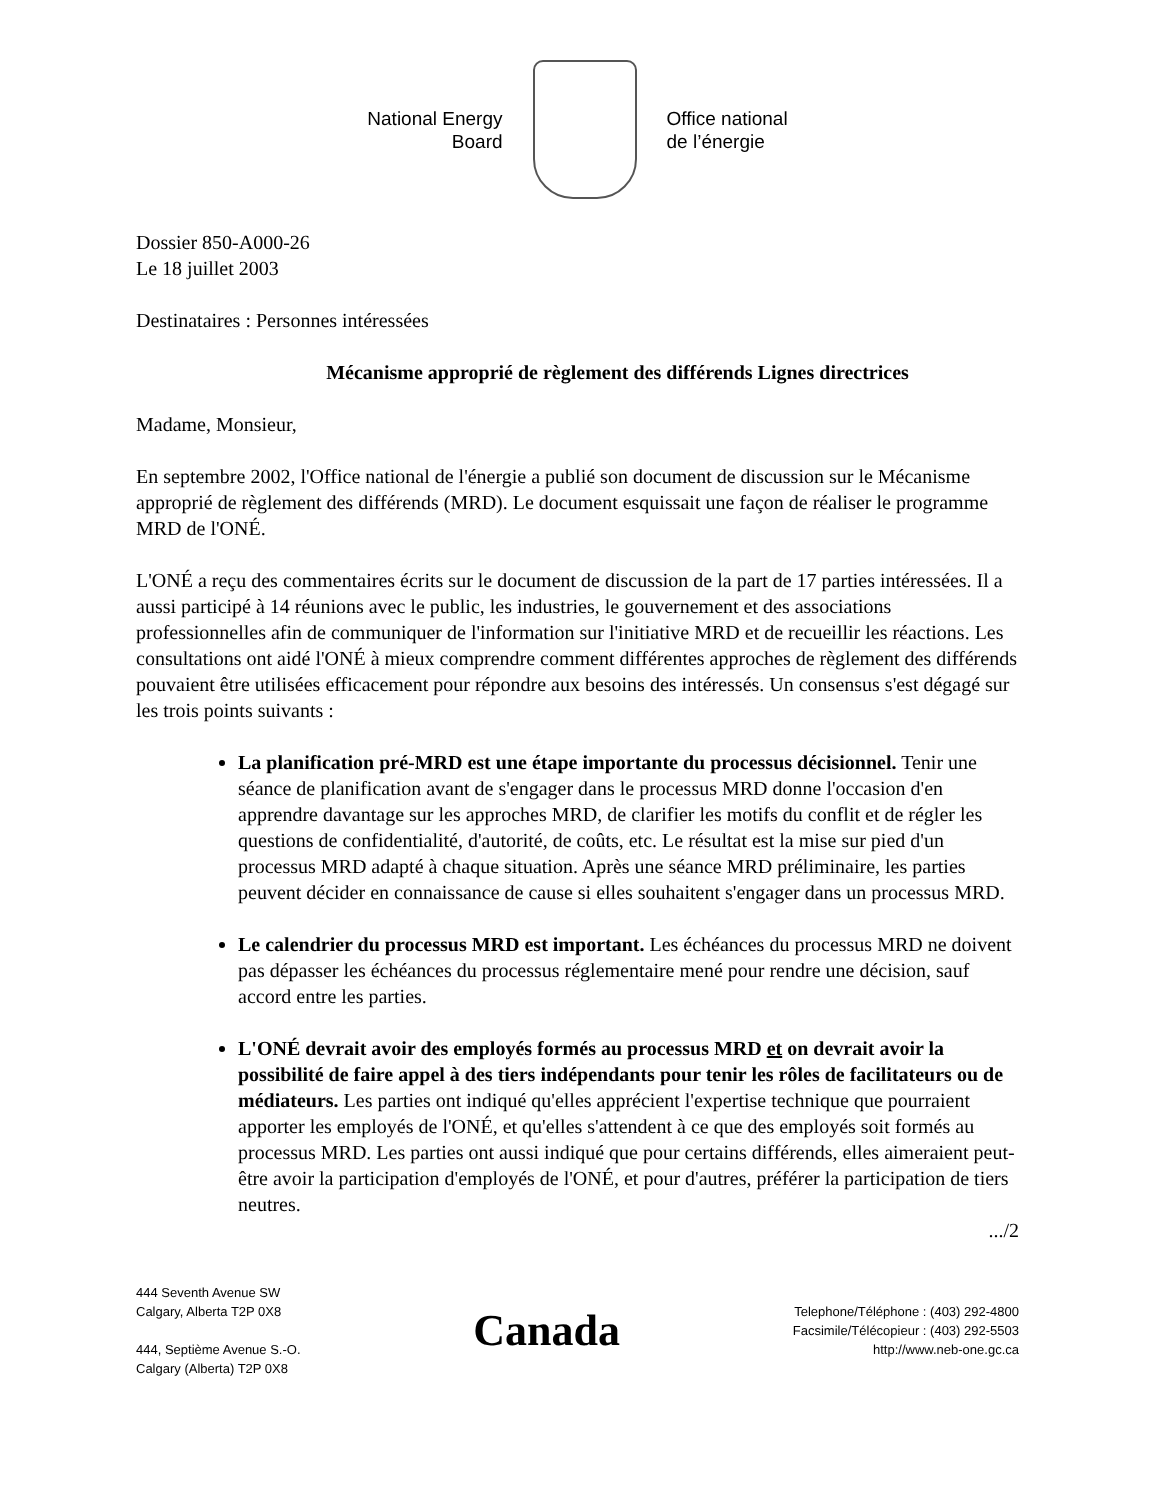National Energy
Board
Office national
de l’énergie
Dossier 850-A000-26
Le 18 juillet 2003
Destinataires : Personnes intéressées
Mécanisme approprié de règlement des différends Lignes directrices
Madame, Monsieur,
En septembre 2002, l'Office national de l'énergie a publié son document de discussion sur le Mécanisme approprié de règlement des différends (MRD). Le document esquissait une façon de réaliser le programme MRD de l'ONÉ.
L'ONÉ a reçu des commentaires écrits sur le document de discussion de la part de 17 parties intéressées. Il a aussi participé à 14 réunions avec le public, les industries, le gouvernement et des associations professionnelles afin de communiquer de l'information sur l'initiative MRD et de recueillir les réactions. Les consultations ont aidé l'ONÉ à mieux comprendre comment différentes approches de règlement des différends pouvaient être utilisées efficacement pour répondre aux besoins des intéressés. Un consensus s'est dégagé sur les trois points suivants :
La planification pré-MRD est une étape importante du processus décisionnel. Tenir une séance de planification avant de s'engager dans le processus MRD donne l'occasion d'en apprendre davantage sur les approches MRD, de clarifier les motifs du conflit et de régler les questions de confidentialité, d'autorité, de coûts, etc. Le résultat est la mise sur pied d'un processus MRD adapté à chaque situation. Après une séance MRD préliminaire, les parties peuvent décider en connaissance de cause si elles souhaitent s'engager dans un processus MRD.
Le calendrier du processus MRD est important. Les échéances du processus MRD ne doivent pas dépasser les échéances du processus réglementaire mené pour rendre une décision, sauf accord entre les parties.
L'ONÉ devrait avoir des employés formés au processus MRD et on devrait avoir la possibilité de faire appel à des tiers indépendants pour tenir les rôles de facilitateurs ou de médiateurs. Les parties ont indiqué qu'elles apprécient l'expertise technique que pourraient apporter les employés de l'ONÉ, et qu'elles s'attendent à ce que des employés soit formés au processus MRD. Les parties ont aussi indiqué que pour certains différends, elles aimeraient peut-être avoir la participation d'employés de l'ONÉ, et pour d'autres, préférer la participation de tiers neutres.
.../2
444 Seventh Avenue SW
Calgary, Alberta T2P 0X8
444, Septième Avenue S.-O.
Calgary (Alberta) T2P 0X8
Canada
Telephone/Téléphone : (403) 292-4800
Facsimile/Télécopieur : (403) 292-5503
http://www.neb-one.gc.ca